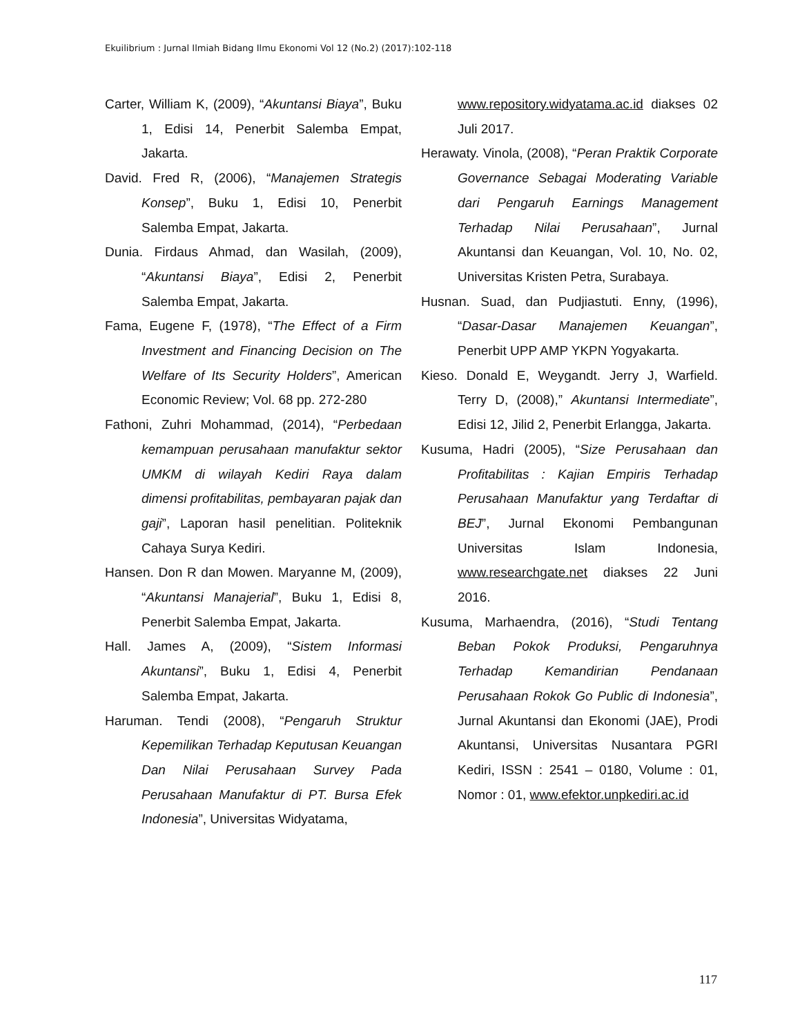Ekuilibrium : Jurnal Ilmiah Bidang Ilmu Ekonomi Vol 12 (No.2) (2017):102-118
Carter, William K, (2009), “Akuntansi Biaya”, Buku 1, Edisi 14, Penerbit Salemba Empat, Jakarta.
David. Fred R, (2006), “Manajemen Strategis Konsep”, Buku 1, Edisi 10, Penerbit Salemba Empat, Jakarta.
Dunia. Firdaus Ahmad, dan Wasilah, (2009), “Akuntansi Biaya”, Edisi 2, Penerbit Salemba Empat, Jakarta.
Fama, Eugene F, (1978), “The Effect of a Firm Investment and Financing Decision on The Welfare of Its Security Holders”, American Economic Review; Vol. 68 pp. 272-280
Fathoni, Zuhri Mohammad, (2014), “Perbedaan kemampuan perusahaan manufaktur sektor UMKM di wilayah Kediri Raya dalam dimensi profitabilitas, pembayaran pajak dan gaji”, Laporan hasil penelitian. Politeknik Cahaya Surya Kediri.
Hansen. Don R dan Mowen. Maryanne M, (2009), “Akuntansi Manajerial”, Buku 1, Edisi 8, Penerbit Salemba Empat, Jakarta.
Hall. James A, (2009), “Sistem Informasi Akuntansi”, Buku 1, Edisi 4, Penerbit Salemba Empat, Jakarta.
Haruman. Tendi (2008), “Pengaruh Struktur Kepemilikan Terhadap Keputusan Keuangan Dan Nilai Perusahaan Survey Pada Perusahaan Manufaktur di PT. Bursa Efek Indonesia”, Universitas Widyatama,
www.repository.widyatama.ac.id diakses 02 Juli 2017.
Herawaty. Vinola, (2008), “Peran Praktik Corporate Governance Sebagai Moderating Variable dari Pengaruh Earnings Management Terhadap Nilai Perusahaan”, Jurnal Akuntansi dan Keuangan, Vol. 10, No. 02, Universitas Kristen Petra, Surabaya.
Husnan. Suad, dan Pudjiastuti. Enny, (1996), “Dasar-Dasar Manajemen Keuangan”, Penerbit UPP AMP YKPN Yogyakarta.
Kieso. Donald E, Weygandt. Jerry J, Warfield. Terry D, (2008),” Akuntansi Intermediate”, Edisi 12, Jilid 2, Penerbit Erlangga, Jakarta.
Kusuma, Hadri (2005), “Size Perusahaan dan Profitabilitas : Kajian Empiris Terhadap Perusahaan Manufaktur yang Terdaftar di BEJ”, Jurnal Ekonomi Pembangunan Universitas Islam Indonesia, www.researchgate.net diakses 22 Juni 2016.
Kusuma, Marhaendra, (2016), “Studi Tentang Beban Pokok Produksi, Pengaruhnya Terhadap Kemandirian Pendanaan Perusahaan Rokok Go Public di Indonesia”, Jurnal Akuntansi dan Ekonomi (JAE), Prodi Akuntansi, Universitas Nusantara PGRI Kediri, ISSN : 2541 – 0180, Volume : 01, Nomor : 01, www.efektor.unpkediri.ac.id
117